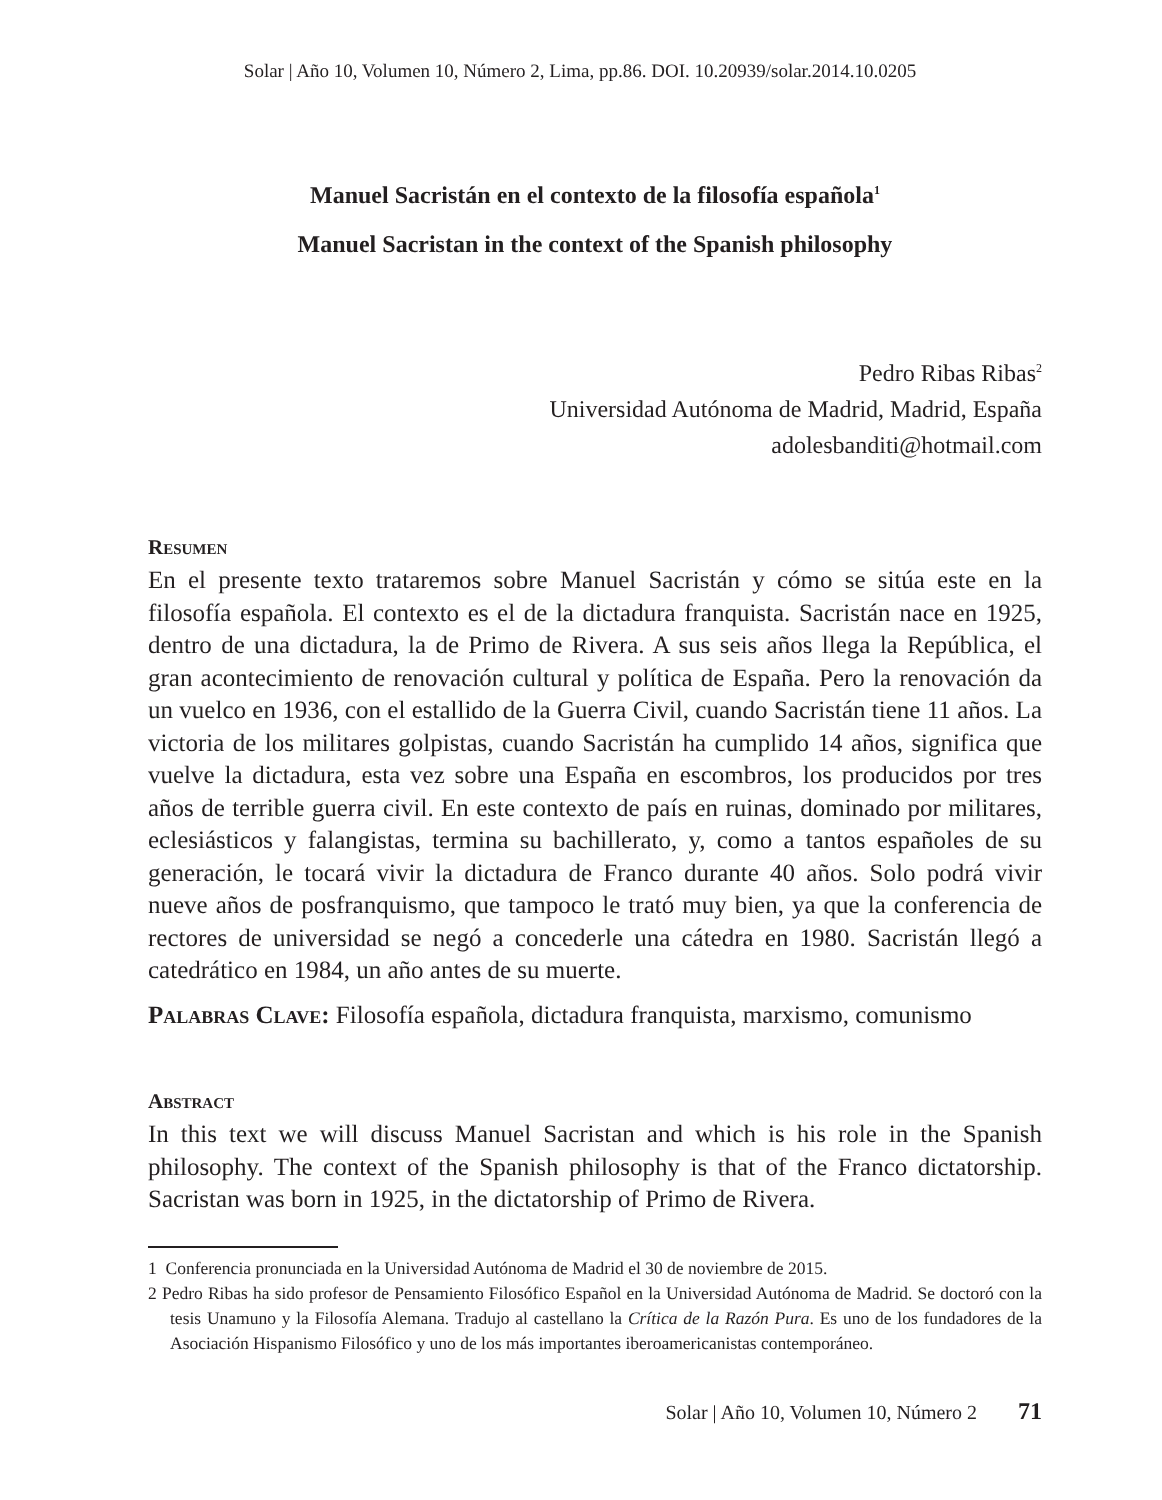Solar | Año 10, Volumen 10, Número 2, Lima, pp.86. DOI. 10.20939/solar.2014.10.0205
Manuel Sacristán en el contexto de la filosofía española<sup>1</sup>
Manuel Sacristan in the context of the Spanish philosophy
Pedro Ribas Ribas<sup>2</sup>
Universidad Autónoma de Madrid, Madrid, España
adolesbanditi@hotmail.com
Resumen
En el presente texto trataremos sobre Manuel Sacristán y cómo se sitúa este en la filosofía española. El contexto es el de la dictadura franquista. Sacristán nace en 1925, dentro de una dictadura, la de Primo de Rivera. A sus seis años llega la República, el gran acontecimiento de renovación cultural y política de España. Pero la renovación da un vuelco en 1936, con el estallido de la Guerra Civil, cuando Sacristán tiene 11 años. La victoria de los militares golpistas, cuando Sacristán ha cumplido 14 años, significa que vuelve la dictadura, esta vez sobre una España en escombros, los producidos por tres años de terrible guerra civil. En este contexto de país en ruinas, dominado por militares, eclesiásticos y falangistas, termina su bachillerato, y, como a tantos españoles de su generación, le tocará vivir la dictadura de Franco durante 40 años. Solo podrá vivir nueve años de posfranquismo, que tampoco le trató muy bien, ya que la conferencia de rectores de universidad se negó a concederle una cátedra en 1980. Sacristán llegó a catedrático en 1984, un año antes de su muerte.
Palabras Clave: Filosofía española, dictadura franquista, marxismo, comunismo
Abstract
In this text we will discuss Manuel Sacristan and which is his role in the Spanish philosophy. The context of the Spanish philosophy is that of the Franco dictatorship. Sacristan was born in 1925, in the dictatorship of Primo de Rivera.
1 Conferencia pronunciada en la Universidad Autónoma de Madrid el 30 de noviembre de 2015.
2 Pedro Ribas ha sido profesor de Pensamiento Filosófico Español en la Universidad Autónoma de Madrid. Se doctoró con la tesis Unamuno y la Filosofía Alemana. Tradujo al castellano la Crítica de la Razón Pura. Es uno de los fundadores de la Asociación Hispanismo Filosófico y uno de los más importantes iberoamericanistas contemporáneo.
Solar | Año 10, Volumen 10, Número 2 71